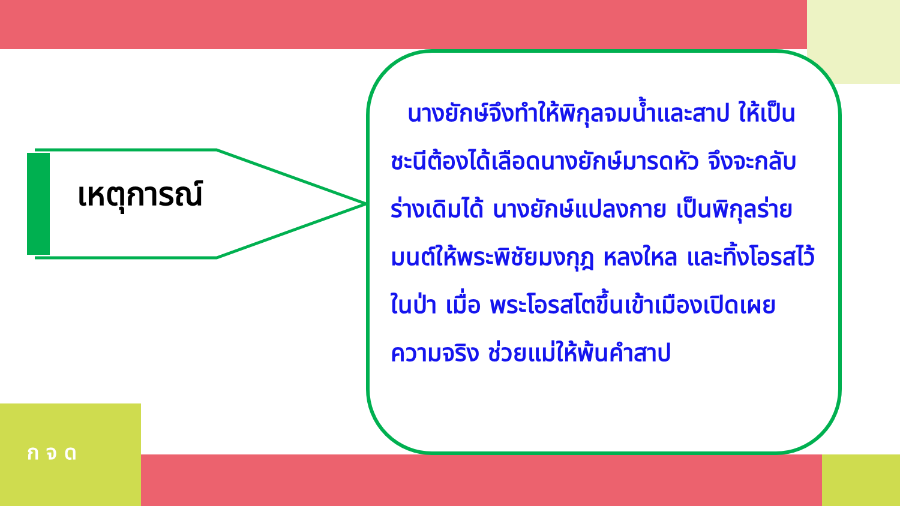เหตุการณ์
นางยักษ์จึงทำให้พิกุลจมน้ำและสาป ให้เป็นชะนีต้องได้เลือดนางยักษ์มารดหัว จึงจะกลับร่างเดิมได้ นางยักษ์แปลงกาย เป็นพิกุลร่ายมนต์ให้พระพิชัยมงกุฎ หลงใหล และทิ้งโอรสไว้ในป่า เมื่อ พระโอรสโตขึ้นเข้าเมืองเปิดเผยความจริง ช่วยแม่ให้พ้นคำสาป
ก จ ด